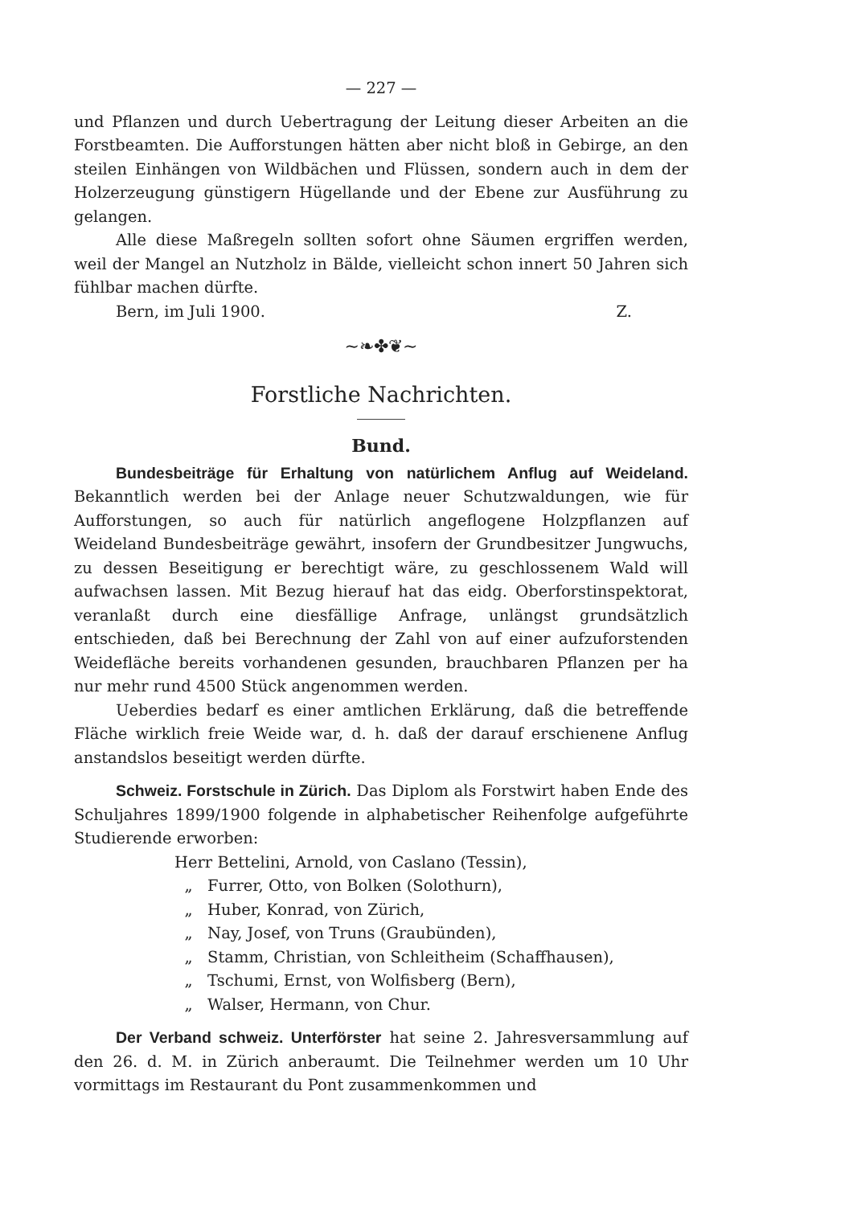— 227 —
und Pflanzen und durch Uebertragung der Leitung dieser Arbeiten an die Forstbeamten. Die Aufforstungen hätten aber nicht bloß in Gebirge, an den steilen Einhängen von Wildbächen und Flüssen, sondern auch in dem der Holzerzeugung günstigern Hügellande und der Ebene zur Ausführung zu gelangen.
Alle diese Maßregeln sollten sofort ohne Säumen ergriffen werden, weil der Mangel an Nutzholz in Bälde, vielleicht schon innert 50 Jahren sich fühlbar machen dürfte.
Bern, im Juli 1900. Z.
~❧✤❦~
Forstliche Nachrichten.
Bund.
Bundesbeiträge für Erhaltung von natürlichem Anflug auf Weideland. Bekanntlich werden bei der Anlage neuer Schutzwaldungen, wie für Aufforstungen, so auch für natürlich angeflogene Holzpflanzen auf Weideland Bundesbeiträge gewährt, insofern der Grundbesitzer Jungwuchs, zu dessen Beseitigung er berechtigt wäre, zu geschlossenem Wald will aufwachsen lassen. Mit Bezug hierauf hat das eidg. Oberforstinspektorat, veranlaßt durch eine diesfällige Anfrage, unlängst grundsätzlich entschieden, daß bei Berechnung der Zahl von auf einer aufzuforstenden Weidefläche bereits vorhandenen gesunden, brauchbaren Pflanzen per ha nur mehr rund 4500 Stück angenommen werden.
Ueberdies bedarf es einer amtlichen Erklärung, daß die betreffende Fläche wirklich freie Weide war, d. h. daß der darauf erschienene Anflug anstandslos beseitigt werden dürfte.
Schweiz. Forstschule in Zürich. Das Diplom als Forstwirt haben Ende des Schuljahres 1899/1900 folgende in alphabetischer Reihenfolge aufgeführte Studierende erworben:
Herr Bettelini, Arnold, von Caslano (Tessin),
„ Furrer, Otto, von Bolken (Solothurn),
„ Huber, Konrad, von Zürich,
„ Nay, Josef, von Truns (Graubünden),
„ Stamm, Christian, von Schleitheim (Schaffhausen),
„ Tschumi, Ernst, von Wolfisberg (Bern),
„ Walser, Hermann, von Chur.
Der Verband schweiz. Unterförster hat seine 2. Jahresversammlung auf den 26. d. M. in Zürich anberaumt. Die Teilnehmer werden um 10 Uhr vormittags im Restaurant du Pont zusammenkommen und